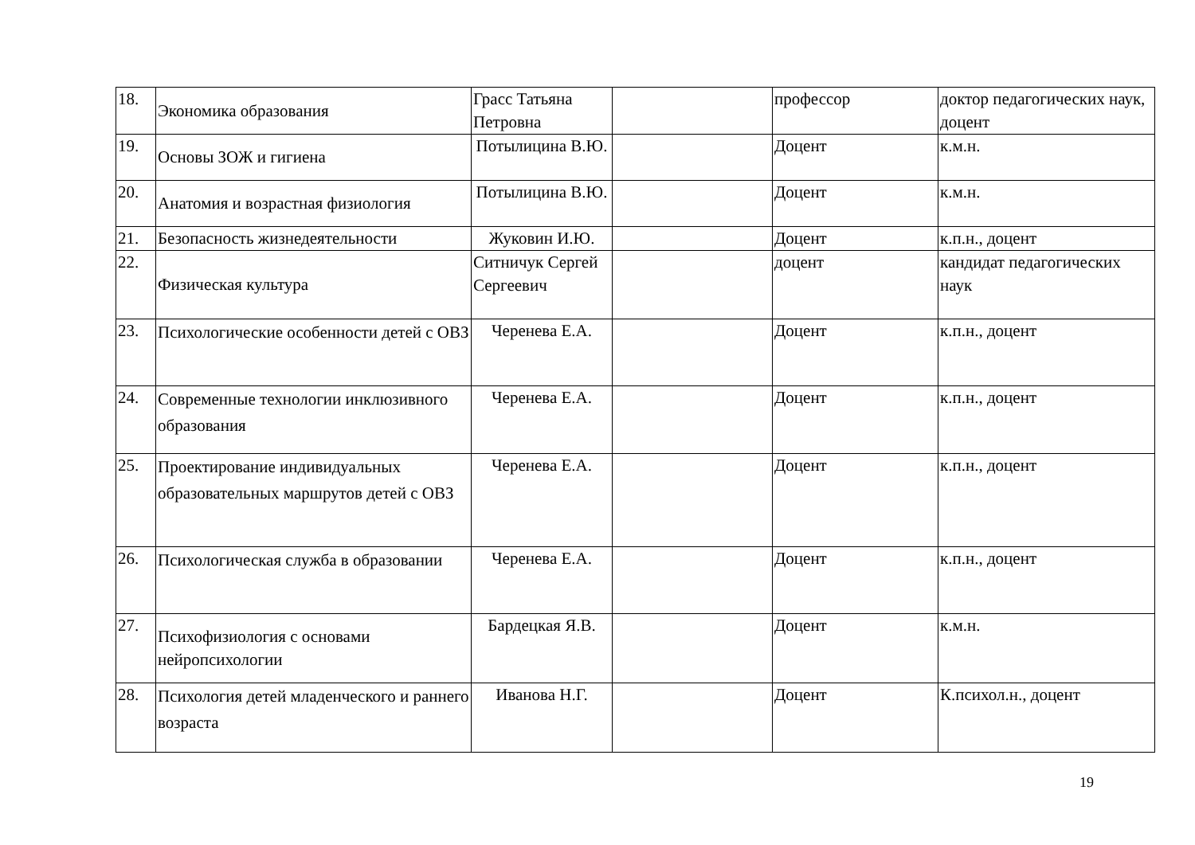| 18. | Экономика образования | Грасс Татьяна Петровна | | профессор | доктор педагогических наук, доцент |
| 19. | Основы ЗОЖ и гигиена | Потылицина В.Ю. | | Доцент | к.м.н. |
| 20. | Анатомия и возрастная физиология | Потылицина В.Ю. | | Доцент | к.м.н. |
| 21. | Безопасность жизнедеятельности | Жуковин И.Ю. | | Доцент | к.п.н., доцент |
| 22. | Физическая культура | Ситничук Сергей Сергеевич | | доцент | кандидат педагогических наук |
| 23. | Психологические особенности детей с ОВЗ | Черенева Е.А. | | Доцент | к.п.н., доцент |
| 24. | Современные технологии инклюзивного образования | Черенева Е.А. | | Доцент | к.п.н., доцент |
| 25. | Проектирование индивидуальных образовательных маршрутов детей с ОВЗ | Черенева Е.А. | | Доцент | к.п.н., доцент |
| 26. | Психологическая служба в образовании | Черенева Е.А. | | Доцент | к.п.н., доцент |
| 27. | Психофизиология с основами нейропсихологии | Бардецкая Я.В. | | Доцент | к.м.н. |
| 28. | Психология детей младенческого и раннего возраста | Иванова Н.Г. | | Доцент | К.психол.н., доцент |
19